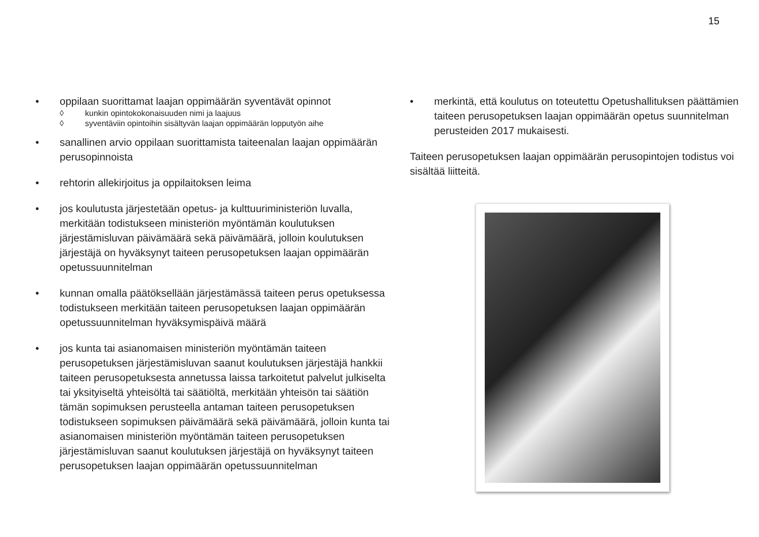15
• oppilaan suorittamat laajan oppimäärän syventävät opinnot
◊ kunkin opintokokonaisuuden nimi ja laajuus
◊ syventäviin opintoihin sisältyvän laajan oppimäärän lopputyön aihe
• sanallinen arvio oppilaan suorittamista taiteenalan laajan oppimäärän perusopinnoista
• rehtorin allekirjoitus ja oppilaitoksen leima
• jos koulutusta järjestetään opetus- ja kulttuuriministeriön luvalla, merkitään todistukseen ministeriön myöntämän koulutuksen järjestämisluvan päivämäärä sekä päivämäärä, jolloin koulutuksen järjestäjä on hyväksynyt taiteen perusopetuksen laajan oppimäärän opetussuunnitelman
• kunnan omalla päätöksellään järjestämässä taiteen perus opetuksessa todistukseen merkitään taiteen perusopetuksen laajan oppimäärän opetussuunnitelman hyväksymispäivä määrä
• jos kunta tai asianomaisen ministeriön myöntämän taiteen perusopetuksen järjestämisluvan saanut koulutuksen järjestäjä hankkii taiteen perusopetuksesta annetussa laissa tarkoitetut palvelut julkiselta tai yksityiseltä yhteisöltä tai säätiöltä, merkitään yhteisön tai säätiön tämän sopimuksen perusteella antaman taiteen perusopetuksen todistukseen sopimuksen päivämäärä sekä päivämäärä, jolloin kunta tai asianomaisen ministeriön myöntämän taiteen perusopetuksen järjestämisluvan saanut koulutuksen järjestäjä on hyväksynyt taiteen perusopetuksen laajan oppimäärän opetussuunnitelman
• merkintä, että koulutus on toteutettu Opetushallituksen päättämien taiteen perusopetuksen laajan oppimäärän opetus suunnitelman perusteiden 2017 mukaisesti.
Taiteen perusopetuksen laajan oppimäärän perusopintojen todistus voi sisältää liitteitä.